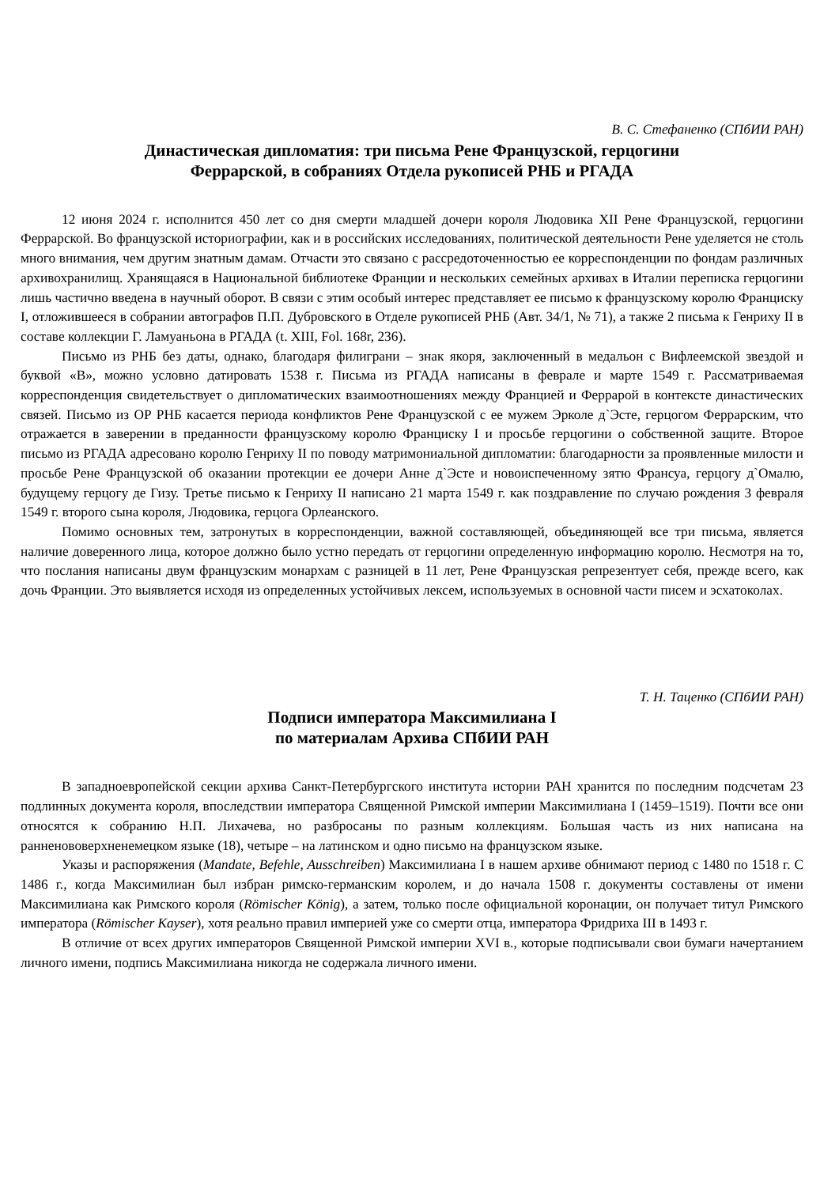В. С. Стефаненко (СПбИИ РАН)
Династическая дипломатия: три письма Рене Французской, герцогини
Феррарской, в собраниях Отдела рукописей РНБ и РГАДА
12 июня 2024 г. исполнится 450 лет со дня смерти младшей дочери короля Людовика XII Рене Французской, герцогини Феррарской. Во французской историографии, как и в российских исследованиях, политической деятельности Рене уделяется не столь много внимания, чем другим знатным дамам. Отчасти это связано с рассредоточенностью ее корреспонденции по фондам различных архивохранилищ. Хранящаяся в Национальной библиотеке Франции и нескольких семейных архивах в Италии переписка герцогини лишь частично введена в научный оборот. В связи с этим особый интерес представляет ее письмо к французскому королю Франциску I, отложившееся в собрании автографов П.П. Дубровского в Отделе рукописей РНБ (Авт. 34/1, № 71), а также 2 письма к Генриху II в составе коллекции Г. Ламуаньона в РГАДА (t. XIII, Fol. 168r, 236).
Письмо из РНБ без даты, однако, благодаря филиграни – знак якоря, заключенный в медальон с Вифлеемской звездой и буквой «В», можно условно датировать 1538 г. Письма из РГАДА написаны в феврале и марте 1549 г. Рассматриваемая корреспонденция свидетельствует о дипломатических взаимоотношениях между Францией и Феррарой в контексте династических связей. Письмо из ОР РНБ касается периода конфликтов Рене Французской с ее мужем Эрколе д`Эсте, герцогом Феррарским, что отражается в заверении в преданности французскому королю Франциску I и просьбе герцогини о собственной защите. Второе письмо из РГАДА адресовано королю Генриху II по поводу матримониальной дипломатии: благодарности за проявленные милости и просьбе Рене Французской об оказании протекции ее дочери Анне д`Эсте и новоиспеченному зятю Франсуа, герцогу д`Омалю, будущему герцогу де Гизу. Третье письмо к Генриху II написано 21 марта 1549 г. как поздравление по случаю рождения 3 февраля 1549 г. второго сына короля, Людовика, герцога Орлеанского.
Помимо основных тем, затронутых в корреспонденции, важной составляющей, объединяющей все три письма, является наличие доверенного лица, которое должно было устно передать от герцогини определенную информацию королю. Несмотря на то, что послания написаны двум французским монархам с разницей в 11 лет, Рене Французская репрезентует себя, прежде всего, как дочь Франции. Это выявляется исходя из определенных устойчивых лексем, используемых в основной части писем и эсхатоколах.
Т. Н. Таценко (СПбИИ РАН)
Подписи императора Максимилиана I
по материалам Архива СПбИИ РАН
В западноевропейской секции архива Санкт-Петербургского института истории РАН хранится по последним подсчетам 23 подлинных документа короля, впоследствии императора Священной Римской империи Максимилиана I (1459–1519). Почти все они относятся к собранию Н.П. Лихачева, но разбросаны по разным коллекциям. Большая часть из них написана на ранненововерхненемецком языке (18), четыре – на латинском и одно письмо на французском языке.
Указы и распоряжения (Mandate, Befehle, Ausschreiben) Максимилиана I в нашем архиве обнимают период с 1480 по 1518 г. С 1486 г., когда Максимилиан был избран римско-германским королем, и до начала 1508 г. документы составлены от имени Максимилиана как Римского короля (Römischer König), а затем, только после официальной коронации, он получает титул Римского императора (Römischer Kayser), хотя реально правил империей уже со смерти отца, императора Фридриха III в 1493 г.
В отличие от всех других императоров Священной Римской империи XVI в., которые подписывали свои бумаги начертанием личного имени, подпись Максимилиана никогда не содержала личного имени.